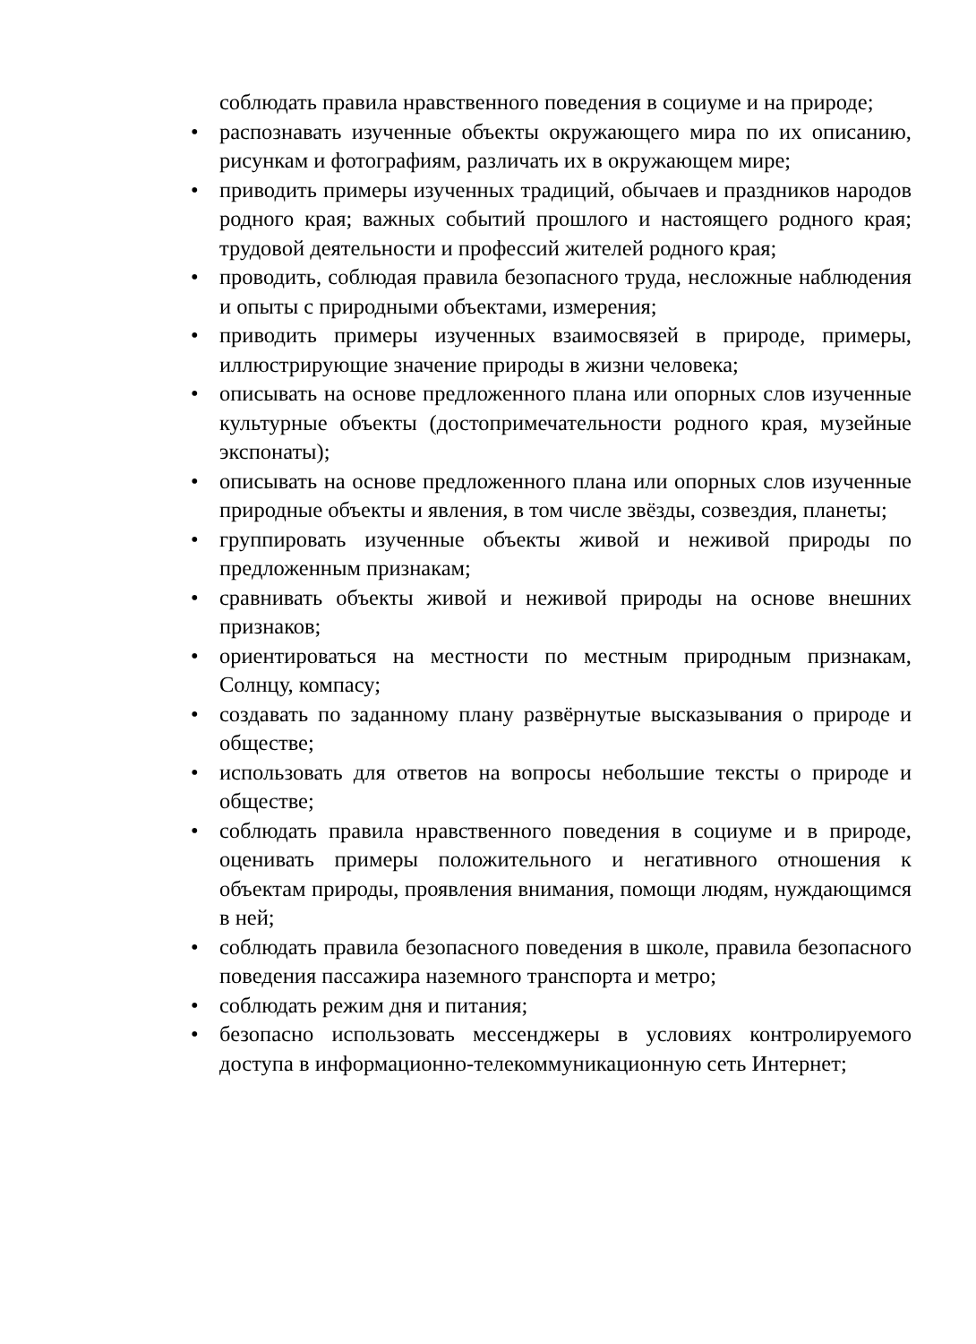соблюдать правила нравственного поведения в социуме и на природе;
• распознавать изученные объекты окружающего мира по их описанию, рисункам и фотографиям, различать их в окружающем мире;
• приводить примеры изученных традиций, обычаев и праздников народов родного края; важных событий прошлого и настоящего родного края; трудовой деятельности и профессий жителей родного края;
• проводить, соблюдая правила безопасного труда, несложные наблюдения и опыты с природными объектами, измерения;
• приводить примеры изученных взаимосвязей в природе, примеры, иллюстрирующие значение природы в жизни человека;
• описывать на основе предложенного плана или опорных слов изученные культурные объекты (достопримечательности родного края, музейные экспонаты);
• описывать на основе предложенного плана или опорных слов изученные природные объекты и явления, в том числе звёзды, созвездия, планеты;
• группировать изученные объекты живой и неживой природы по предложенным признакам;
• сравнивать объекты живой и неживой природы на основе внешних признаков;
• ориентироваться на местности по местным природным признакам, Солнцу, компасу;
• создавать по заданному плану развёрнутые высказывания о природе и обществе;
• использовать для ответов на вопросы небольшие тексты о природе и обществе;
• соблюдать правила нравственного поведения в социуме и в природе, оценивать примеры положительного и негативного отношения к объектам природы, проявления внимания, помощи людям, нуждающимся в ней;
• соблюдать правила безопасного поведения в школе, правила безопасного поведения пассажира наземного транспорта и метро;
• соблюдать режим дня и питания;
• безопасно использовать мессенджеры в условиях контролируемого доступа в информационно-телекоммуникационную сеть Интернет;